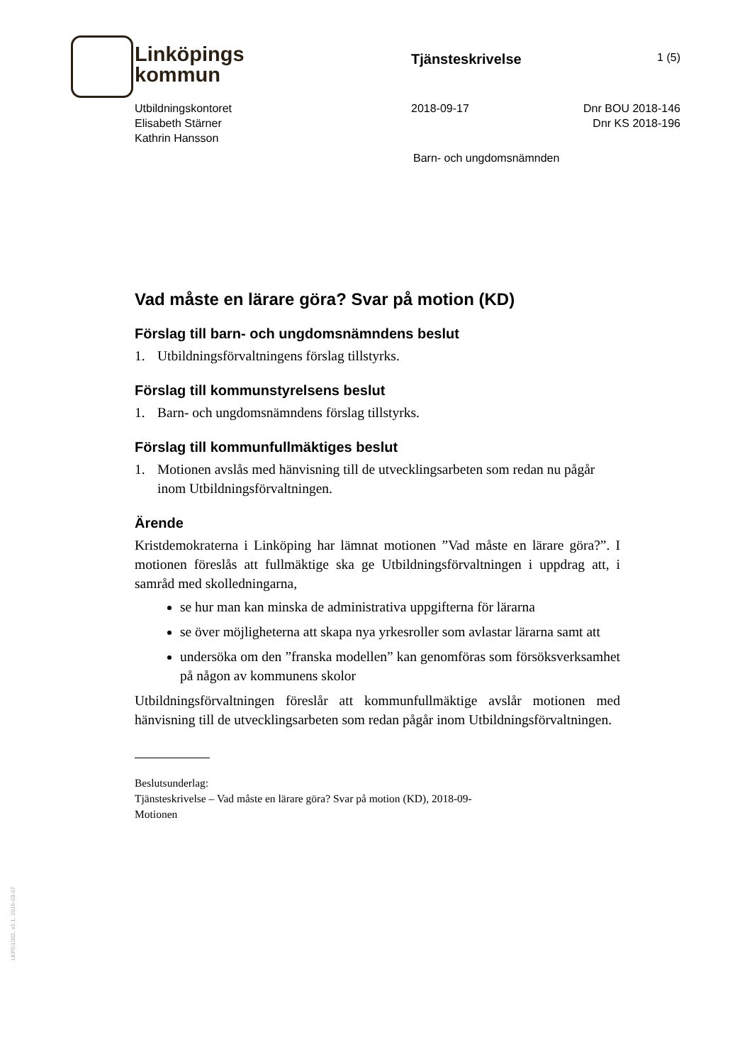Linköpings
kommun
Tjänsteskrivelse
1 (5)
Utbildningskontoret
Elisabeth Stärner
Kathrin Hansson
2018-09-17 Dnr BOU 2018-146
Dnr KS 2018-196
Barn- och ungdomsnämnden
Vad måste en lärare göra? Svar på motion (KD)
Förslag till barn- och ungdomsnämndens beslut
1. Utbildningsförvaltningens förslag tillstyrks.
Förslag till kommunstyrelsens beslut
1. Barn- och ungdomsnämndens förslag tillstyrks.
Förslag till kommunfullmäktiges beslut
1. Motionen avslås med hänvisning till de utvecklingsarbeten som redan nu pågår inom Utbildningsförvaltningen.
Ärende
Kristdemokraterna i Linköping har lämnat motionen ”Vad måste en lärare göra?”. I motionen föreslås att fullmäktige ska ge Utbildningsförvaltningen i uppdrag att, i samråd med skolledningarna,
se hur man kan minska de administrativa uppgifterna för lärarna
se över möjligheterna att skapa nya yrkesroller som avlastar lärarna samt att
undersöka om den ”franska modellen” kan genomföras som försöksverksamhet på någon av kommunens skolor
Utbildningsförvaltningen föreslår att kommunfullmäktige avslår motionen med hänvisning till de utvecklingsarbeten som redan pågår inom Utbildningsförvaltningen.
Beslutsunderlag:
Tjänsteskrivelse – Vad måste en lärare göra? Svar på motion (KD), 2018-09-
Motionen
LKPG1002, v2.1, 2016-03-07